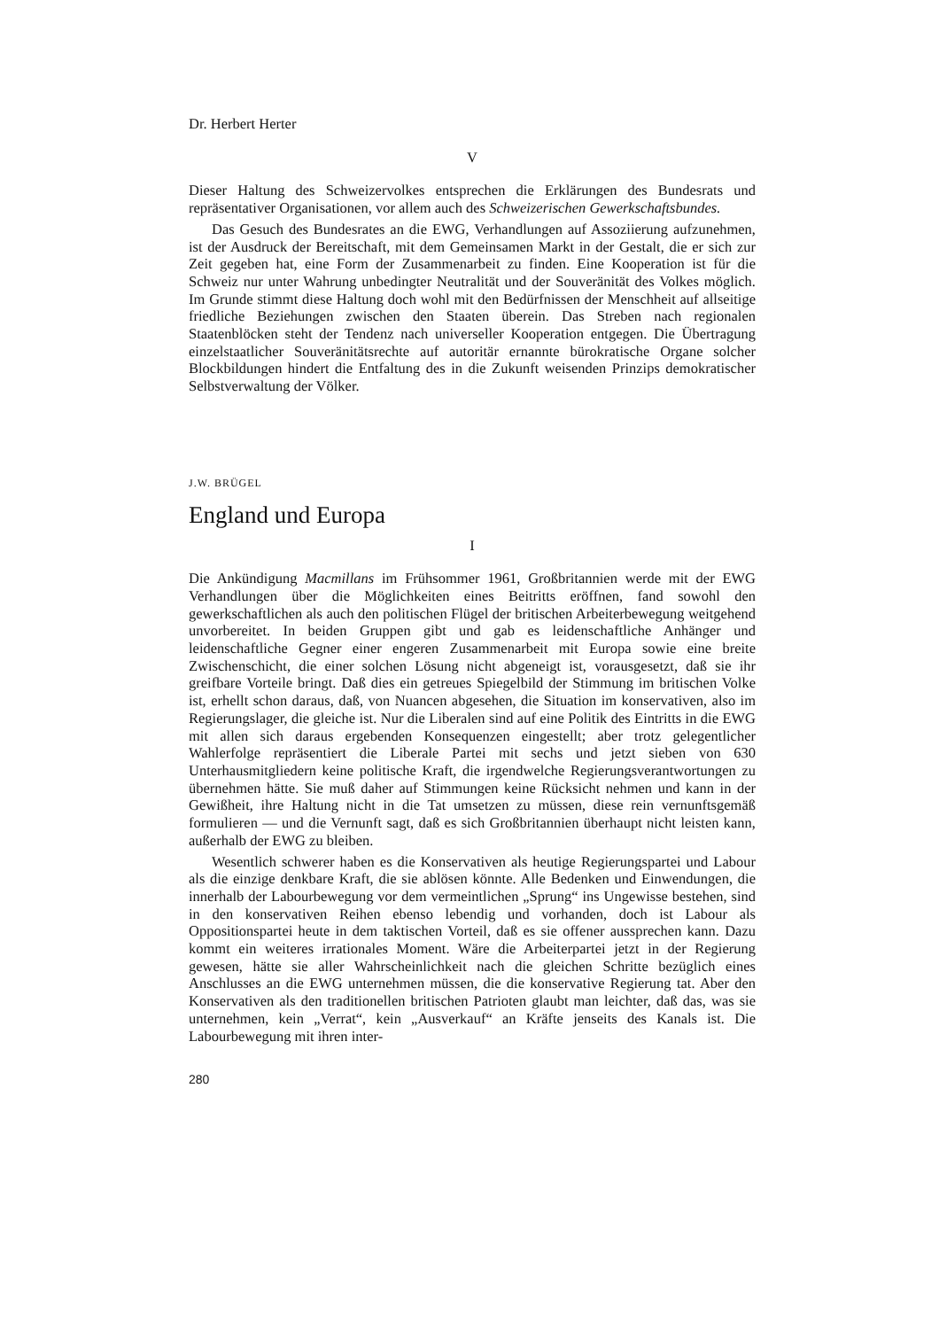Dr. Herbert Herter
V
Dieser Haltung des Schweizervolkes entsprechen die Erklärungen des Bundesrats und repräsentativer Organisationen, vor allem auch des Schweizerischen Gewerkschaftsbundes.
Das Gesuch des Bundesrates an die EWG, Verhandlungen auf Assoziierung aufzunehmen, ist der Ausdruck der Bereitschaft, mit dem Gemeinsamen Markt in der Gestalt, die er sich zur Zeit gegeben hat, eine Form der Zusammenarbeit zu finden. Eine Kooperation ist für die Schweiz nur unter Wahrung unbedingter Neutralität und der Souveränität des Volkes möglich. Im Grunde stimmt diese Haltung doch wohl mit den Bedürfnissen der Menschheit auf allseitige friedliche Beziehungen zwischen den Staaten überein. Das Streben nach regionalen Staatenblöcken steht der Tendenz nach universeller Kooperation entgegen. Die Übertragung einzelstaatlicher Souveränitätsrechte auf autoritär ernannte bürokratische Organe solcher Blockbildungen hindert die Entfaltung des in die Zukunft weisenden Prinzips demokratischer Selbstverwaltung der Völker.
J.W. BRÜGEL
England und Europa
I
Die Ankündigung Macmillans im Frühsommer 1961, Großbritannien werde mit der EWG Verhandlungen über die Möglichkeiten eines Beitritts eröffnen, fand sowohl den gewerkschaftlichen als auch den politischen Flügel der britischen Arbeiterbewegung weitgehend unvorbereitet. In beiden Gruppen gibt und gab es leidenschaftliche Anhänger und leidenschaftliche Gegner einer engeren Zusammenarbeit mit Europa sowie eine breite Zwischenschicht, die einer solchen Lösung nicht abgeneigt ist, vorausgesetzt, daß sie ihr greifbare Vorteile bringt. Daß dies ein getreues Spiegelbild der Stimmung im britischen Volke ist, erhellt schon daraus, daß, von Nuancen abgesehen, die Situation im konservativen, also im Regierungslager, die gleiche ist. Nur die Liberalen sind auf eine Politik des Eintritts in die EWG mit allen sich daraus ergebenden Konsequenzen eingestellt; aber trotz gelegentlicher Wahlerfolge repräsentiert die Liberale Partei mit sechs und jetzt sieben von 630 Unterhausmitgliedern keine politische Kraft, die irgendwelche Regierungsverantwortungen zu übernehmen hätte. Sie muß daher auf Stimmungen keine Rücksicht nehmen und kann in der Gewißheit, ihre Haltung nicht in die Tat umsetzen zu müssen, diese rein vernunftsgemäß formulieren — und die Vernunft sagt, daß es sich Großbritannien überhaupt nicht leisten kann, außerhalb der EWG zu bleiben.
Wesentlich schwerer haben es die Konservativen als heutige Regierungspartei und Labour als die einzige denkbare Kraft, die sie ablösen könnte. Alle Bedenken und Einwendungen, die innerhalb der Labourbewegung vor dem vermeintlichen „Sprung“ ins Ungewisse bestehen, sind in den konservativen Reihen ebenso lebendig und vorhanden, doch ist Labour als Oppositionspartei heute in dem taktischen Vorteil, daß es sie offener aussprechen kann. Dazu kommt ein weiteres irrationales Moment. Wäre die Arbeiterpartei jetzt in der Regierung gewesen, hätte sie aller Wahrscheinlichkeit nach die gleichen Schritte bezüglich eines Anschlusses an die EWG unternehmen müssen, die die konservative Regierung tat. Aber den Konservativen als den traditionellen britischen Patrioten glaubt man leichter, daß das, was sie unternehmen, kein „Verrat“, kein „Ausverkauf“ an Kräfte jenseits des Kanals ist. Die Labourbewegung mit ihren inter-
280